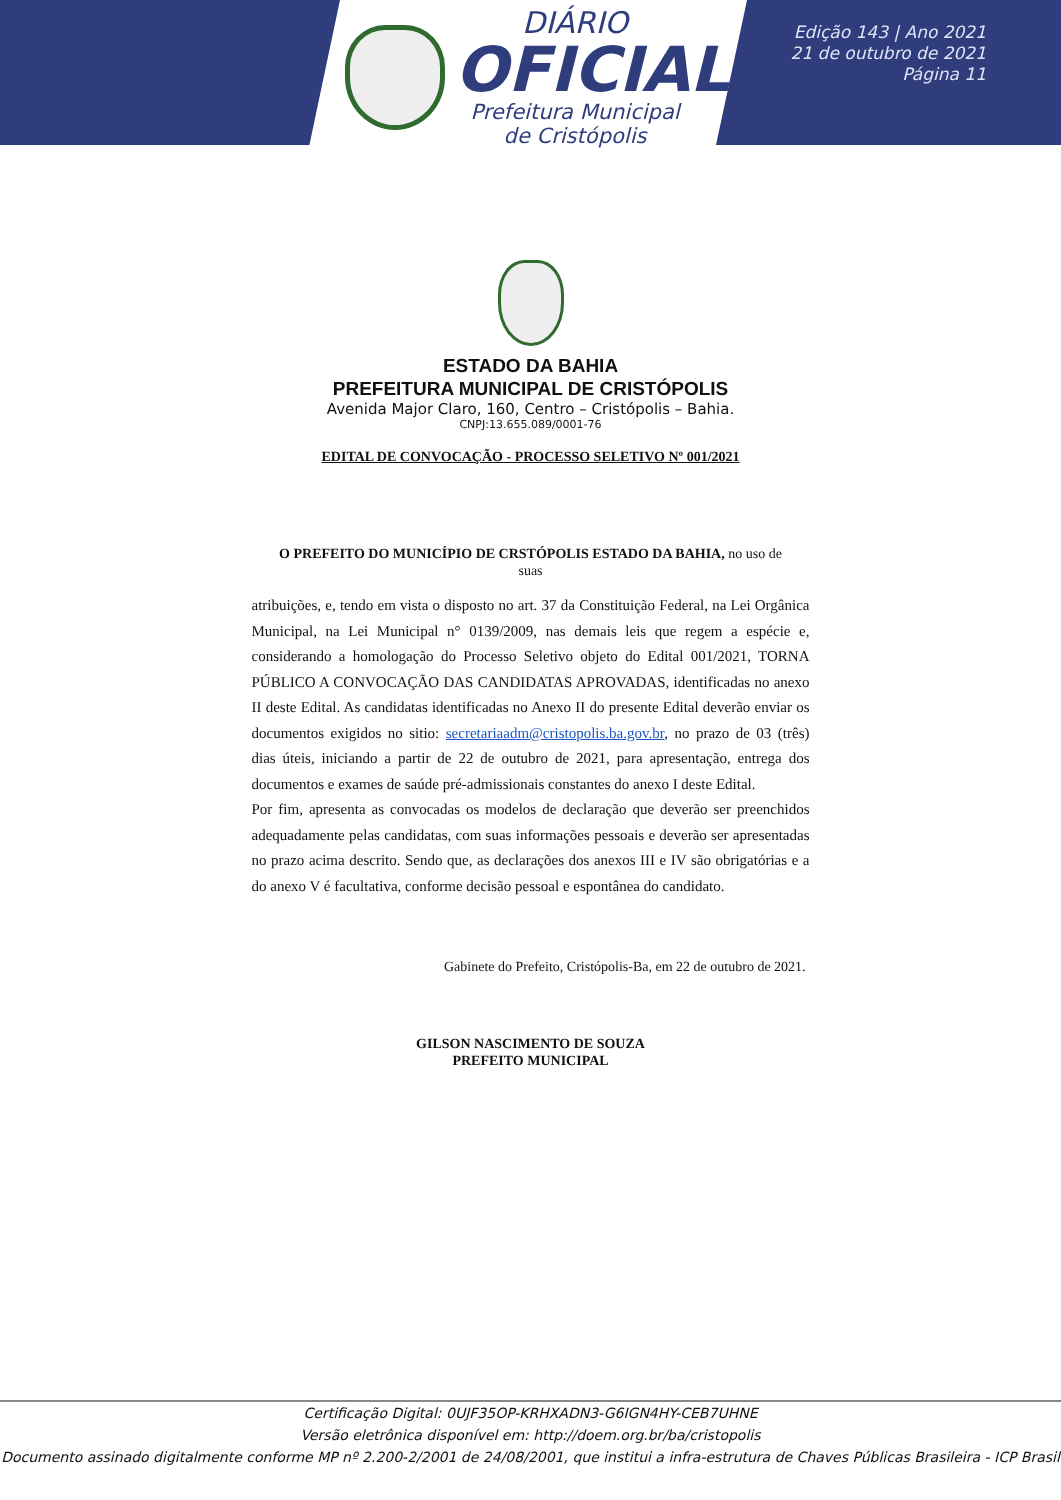DIÁRIO
OFICIAL
Prefeitura Municipal
de Cristópolis
Edição 143 | Ano 2021
21 de outubro de 2021
Página 11
ESTADO DA BAHIA
PREFEITURA MUNICIPAL DE CRISTÓPOLIS
Avenida Major Claro, 160, Centro – Cristópolis – Bahia.
CNPJ:13.655.089/0001-76
EDITAL DE CONVOCAÇÃO - PROCESSO SELETIVO Nº 001/2021
O PREFEITO DO MUNICÍPIO DE CRSTÓPOLIS ESTADO DA BAHIA, no uso de
suas
atribuições, e, tendo em vista o disposto no art. 37 da Constituição Federal, na Lei Orgânica Municipal, na Lei Municipal n° 0139/2009, nas demais leis que regem a espécie e, considerando a homologação do Processo Seletivo objeto do Edital 001/2021, TORNA PÚBLICO A CONVOCAÇÃO DAS CANDIDATAS APROVADAS, identificadas no anexo II deste Edital. As candidatas identificadas no Anexo II do presente Edital deverão enviar os documentos exigidos no sitio: secretariaadm@cristopolis.ba.gov.br, no prazo de 03 (três) dias úteis, iniciando a partir de 22 de outubro de 2021, para apresentação, entrega dos documentos e exames de saúde pré-admissionais constantes do anexo I deste Edital.
Por fim, apresenta as convocadas os modelos de declaração que deverão ser preenchidos adequadamente pelas candidatas, com suas informações pessoais e deverão ser apresentadas no prazo acima descrito. Sendo que, as declarações dos anexos III e IV são obrigatórias e a do anexo V é facultativa, conforme decisão pessoal e espontânea do candidato.
Gabinete do Prefeito, Cristópolis-Ba, em 22 de outubro de 2021.
GILSON NASCIMENTO DE SOUZA
PREFEITO MUNICIPAL
Certificação Digital: 0UJF35OP-KRHXADN3-G6IGN4HY-CEB7UHNE
Versão eletrônica disponível em: http://doem.org.br/ba/cristopolis
Documento assinado digitalmente conforme MP nº 2.200-2/2001 de 24/08/2001, que institui a infra-estrutura de Chaves Públicas Brasileira - ICP Brasil